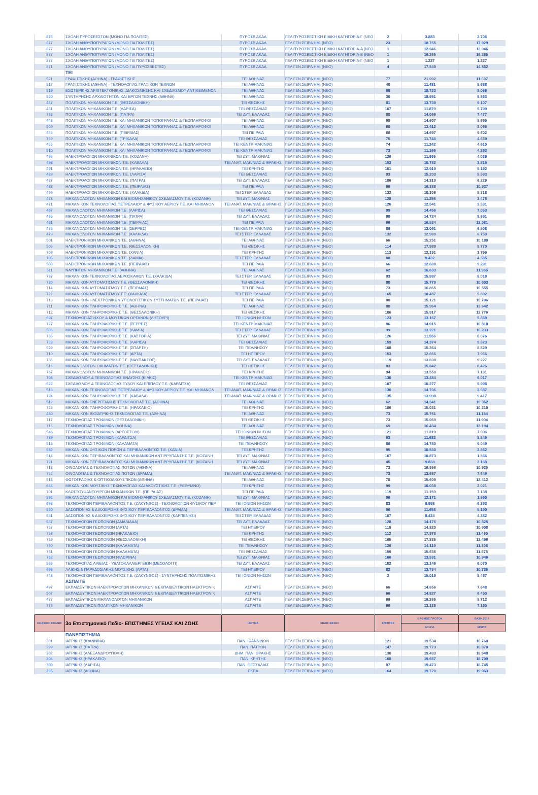| 876 | ΣΧΟΛΗ ΠΥΡΟΣΒΕΣΤΩΝ (ΜΟΝΟ ΓΙΑ ΠΟΛΙΤΕΣ) | ΠΥΡΟΣΒ ΑΚΑΔ | ΓΕΛ ΠΥΡΟΣΒΕΣΤΙΚΗ ΕΙΔΙΚΗ ΚΑΤΗΓΟΡΙΑ-Γ (ΝΕΟ | 2 | 3.883 | 2.706 |
| 877 | ΣΧΟΛΗ ΑΝΘΥΠΟΠΥΡΑΓΩΝ (ΜΟΝΟ ΓΙΑ ΠΟΛΙΤΕΣ) | ΠΥΡΟΣΒ ΑΚΑΔ | ΓΕΛ ΓΕΝ.ΣΕΙΡΑ ΗΜ. (ΝΕΟ) | 23 | 18.755 | 17.929 |
| 877 | ΣΧΟΛΗ ΑΝΘΥΠΟΠΥΡΑΓΩΝ (ΜΟΝΟ ΓΙΑ ΠΟΛΙΤΕΣ) | ΠΥΡΟΣΒ ΑΚΑΔ | ΓΕΛ ΠΥΡΟΣΒΕΣΤΙΚΗ ΕΙΔΙΚΗ ΚΑΤΗΓΟΡΙΑ-Α (ΝΕΟ | 1 | 12.046 | 12.046 |
| 877 | ΣΧΟΛΗ ΑΝΘΥΠΟΠΥΡΑΓΩΝ (ΜΟΝΟ ΓΙΑ ΠΟΛΙΤΕΣ) | ΠΥΡΟΣΒ ΑΚΑΔ | ΓΕΛ ΠΥΡΟΣΒΕΣΤΙΚΗ ΕΙΔΙΚΗ ΚΑΤΗΓΟΡΙΑ-Β (ΝΕΟ | 1 | 16.265 | 16.265 |
| 877 | ΣΧΟΛΗ ΑΝΘΥΠΟΠΥΡΑΓΩΝ (ΜΟΝΟ ΓΙΑ ΠΟΛΙΤΕΣ) | ΠΥΡΟΣΒ ΑΚΑΔ | ΓΕΛ ΠΥΡΟΣΒΕΣΤΙΚΗ ΕΙΔΙΚΗ ΚΑΤΗΓΟΡΙΑ-Γ (ΝΕΟ | 1 | 1.227 | 1.227 |
| 871 | ΣΧΟΛΗ ΑΝΘΥΠΟΠΥΡΑΓΩΝ (ΜΟΝΟ ΓΙΑ ΠΥΡΟΣΒΕΣΤΕΣ) | ΠΥΡΟΣΒ ΑΚΑΔ | ΓΕΛ ΓΕΝ.ΣΕΙΡΑ ΗΜ. (ΝΕΟ) | 4 | 17.549 | 14.852 |
| | ΤΕΙ | | | | | |
| 521 | ΓΡΑΦΙΣΤΙΚΗΣ (ΑΘΗΝΑ) - ΓΡΑΦΙΣΤΙΚΗΣ | ΤΕΙ ΑΘΗΝΑΣ | ΓΕΛ ΓΕΝ.ΣΕΙΡΑ ΗΜ. (ΝΕΟ) | 77 | 21.002 | 11.697 |
| 517 | ΓΡΑΦΙΣΤΙΚΗΣ (ΑΘΗΝΑ) - ΤΕΧΝΟΛΟΓΙΑΣ ΓΡΑΦΙΚΩΝ ΤΕΧΝΩΝ | ΤΕΙ ΑΘΗΝΑΣ | ΓΕΛ ΓΕΝ.ΣΕΙΡΑ ΗΜ. (ΝΕΟ) | 40 | 11.481 | 5.688 |
| 519 | ΕΣΩΤΕΡΙΚΗΣ ΑΡΧΙΤΕΚΤΟΝΙΚΗΣ, ΔΙΑΚΟΣΜΗΣΗΣ ΚΑΙ ΣΧΕΔΙΑΣΜΟΥ ΑΝΤΙΚΕΙΜΕΝΩΝ | ΤΕΙ ΑΘΗΝΑΣ | ΓΕΛ ΓΕΝ.ΣΕΙΡΑ ΗΜ. (ΝΕΟ) | 98 | 18.723 | 8.056 |
| 520 | ΣΥΝΤΗΡΗΣΗΣ ΑΡΧΑΙΟΤΗΤΩΝ ΚΑΙ ΕΡΓΩΝ ΤΕΧΝΗΣ (ΑΘΗΝΑ) | ΤΕΙ ΑΘΗΝΑΣ | ΓΕΛ ΓΕΝ.ΣΕΙΡΑ ΗΜ. (ΝΕΟ) | 30 | 18.951 | 5.863 |
| 447 | ΠΟΛΙΤΙΚΩΝ ΜΗΧΑΝΙΚΩΝ Τ.Ε. (ΘΕΣΣΑΛΟΝΙΚΗ) | ΤΕΙ ΘΕΣ/ΚΗΣ | ΓΕΛ ΓΕΝ.ΣΕΙΡΑ ΗΜ. (ΝΕΟ) | 81 | 13.739 | 9.107 |
| 451 | ΠΟΛΙΤΙΚΩΝ ΜΗΧΑΝΙΚΩΝ Τ.Ε. (ΛΑΡΙΣΑ) | ΤΕΙ ΘΕΣΣΑΛΙΑΣ | ΓΕΛ ΓΕΝ.ΣΕΙΡΑ ΗΜ. (ΝΕΟ) | 107 | 11.879 | 5.799 |
| 768 | ΠΟΛΙΤΙΚΩΝ ΜΗΧΑΝΙΚΩΝ Τ.Ε. (ΠΑΤΡΑ) | ΤΕΙ ΔΥΤ. ΕΛΛΑΔΑΣ | ΓΕΛ ΓΕΝ.ΣΕΙΡΑ ΗΜ. (ΝΕΟ) | 80 | 14.066 | 7.477 |
| 443 | ΠΟΛΙΤΙΚΩΝ ΜΗΧΑΝΙΚΩΝ Τ.Ε. ΚΑΙ ΜΗΧΑΝΙΚΩΝ ΤΟΠΟΓΡΑΦΙΑΣ & ΓΕΩΠΛΗΡΟΦΟΙ | ΤΕΙ ΑΘΗΝΑΣ | ΓΕΛ ΓΕΝ.ΣΕΙΡΑ ΗΜ. (ΝΕΟ) | 69 | 14.607 | 8.665 |
| 509 | ΠΟΛΙΤΙΚΩΝ ΜΗΧΑΝΙΚΩΝ Τ.Ε. ΚΑΙ ΜΗΧΑΝΙΚΩΝ ΤΟΠΟΓΡΑΦΙΑΣ & ΓΕΩΠΛΗΡΟΦΟΙ | ΤΕΙ ΑΘΗΝΑΣ | ΓΕΛ ΓΕΝ.ΣΕΙΡΑ ΗΜ. (ΝΕΟ) | 60 | 13.412 | 8.066 |
| 445 | ΠΟΛΙΤΙΚΩΝ ΜΗΧΑΝΙΚΩΝ Τ.Ε. (ΠΕΙΡΑΙΑΣ) | ΤΕΙ ΠΕΙΡΑΙΑ | ΓΕΛ ΓΕΝ.ΣΕΙΡΑ ΗΜ. (ΝΕΟ) | 66 | 14.697 | 9.602 |
| 769 | ΠΟΛΙΤΙΚΩΝ ΜΗΧΑΝΙΚΩΝ Τ.Ε. (ΤΡΙΚΑΛΑ) | ΤΕΙ ΘΕΣΣΑΛΙΑΣ | ΓΕΛ ΓΕΝ.ΣΕΙΡΑ ΗΜ. (ΝΕΟ) | 75 | 11.744 | 4.669 |
| 455 | ΠΟΛΙΤΙΚΩΝ ΜΗΧΑΝΙΚΩΝ Τ.Ε. ΚΑΙ ΜΗΧΑΝΙΚΩΝ ΤΟΠΟΓΡΑΦΙΑΣ & ΓΕΩΠΛΗΡΟΦΟΙ | ΤΕΙ ΚΕΝΤΡ ΜΑΚ/ΝΙΑΣ | ΓΕΛ ΓΕΝ.ΣΕΙΡΑ ΗΜ. (ΝΕΟ) | 74 | 11.242 | 4.610 |
| 510 | ΠΟΛΙΤΙΚΩΝ ΜΗΧΑΝΙΚΩΝ Τ.Ε. ΚΑΙ ΜΗΧΑΝΙΚΩΝ ΤΟΠΟΓΡΑΦΙΑΣ & ΓΕΩΠΛΗΡΟΦΟΙ | ΤΕΙ ΚΕΝΤΡ ΜΑΚ/ΝΙΑΣ | ΓΕΛ ΓΕΝ.ΣΕΙΡΑ ΗΜ. (ΝΕΟ) | 73 | 11.166 | 4.263 |
| 495 | ΗΛΕΚΤΡΟΛΟΓΩΝ ΜΗΧΑΝΙΚΩΝ Τ.Ε. (ΚΟΖΑΝΗ) | ΤΕΙ ΔΥΤ. ΜΑΚ/ΝΙΑΣ | ΓΕΛ ΓΕΝ.ΣΕΙΡΑ ΗΜ. (ΝΕΟ) | 126 | 11.995 | 4.026 |
| 493 | ΗΛΕΚΤΡΟΛΟΓΩΝ ΜΗΧΑΝΙΚΩΝ Τ.Ε. (ΚΑΒΑΛΑ) | ΤΕΙ ΑΝΑΤ. ΜΑΚ/ΝΙΑΣ & ΘΡΑΚΗΣ | ΓΕΛ ΓΕΝ.ΣΕΙΡΑ ΗΜ. (ΝΕΟ) | 153 | 10.782 | 3.815 |
| 491 | ΗΛΕΚΤΡΟΛΟΓΩΝ ΜΗΧΑΝΙΚΩΝ Τ.Ε. (ΗΡΑΚΛΕΙΟ) | ΤΕΙ ΚΡΗΤΗΣ | ΓΕΛ ΓΕΝ.ΣΕΙΡΑ ΗΜ. (ΝΕΟ) | 101 | 12.919 | 5.192 |
| 489 | ΗΛΕΚΤΡΟΛΟΓΩΝ ΜΗΧΑΝΙΚΩΝ Τ.Ε. (ΛΑΡΙΣΑ) | ΤΕΙ ΘΕΣΣΑΛΙΑΣ | ΓΕΛ ΓΕΝ.ΣΕΙΡΑ ΗΜ. (ΝΕΟ) | 93 | 15.203 | 5.593 |
| 487 | ΗΛΕΚΤΡΟΛΟΓΩΝ ΜΗΧΑΝΙΚΩΝ Τ.Ε. (ΠΑΤΡΑ) | ΤΕΙ ΔΥΤ. ΕΛΛΑΔΑΣ | ΓΕΛ ΓΕΝ.ΣΕΙΡΑ ΗΜ. (ΝΕΟ) | 106 | 14.319 | 6.229 |
| 483 | ΗΛΕΚΤΡΟΛΟΓΩΝ ΜΗΧΑΝΙΚΩΝ Τ.Ε. (ΠΕΙΡΑΙΑΣ) | ΤΕΙ ΠΕΙΡΑΙΑ | ΓΕΛ ΓΕΝ.ΣΕΙΡΑ ΗΜ. (ΝΕΟ) | 66 | 16.388 | 10.927 |
| 499 | ΗΛΕΚΤΡΟΛΟΓΩΝ ΜΗΧΑΝΙΚΩΝ Τ.Ε. (ΧΑΛΚΙΔΑ) | ΤΕΙ ΣΤΕΡ. ΕΛΛΑΔΑΣ | ΓΕΛ ΓΕΝ.ΣΕΙΡΑ ΗΜ. (ΝΕΟ) | 132 | 10.306 | 5.318 |
| 473 | ΜΗΧΑΝΟΛΟΓΩΝ ΜΗΧΑΝΙΚΩΝ ΚΑΙ ΒΙΟΜΗΧΑΝΙΚΟΥ ΣΧΕΔΙΑΣΜΟΥ Τ.Ε. (ΚΟΖΑΝΗ) | ΤΕΙ ΔΥΤ. ΜΑΚ/ΝΙΑΣ | ΓΕΛ ΓΕΝ.ΣΕΙΡΑ ΗΜ. (ΝΕΟ) | 128 | 11.256 | 3.476 |
| 471 | ΜΗΧΑΝΙΚΩΝ ΤΕΧΝΟΛΟΓΙΑΣ ΠΕΤΡΕΛΑΙΟΥ & ΦΥΣΙΚΟΥ ΑΕΡΙΟΥ Τ.Ε. ΚΑΙ ΜΗΧΑΝΟΛ | ΤΕΙ ΑΝΑΤ. ΜΑΚ/ΝΙΑΣ & ΘΡΑΚΗΣ | ΓΕΛ ΓΕΝ.ΣΕΙΡΑ ΗΜ. (ΝΕΟ) | 126 | 12.541 | 3.531 |
| 467 | ΜΗΧΑΝΟΛΟΓΩΝ ΜΗΧΑΝΙΚΩΝ Τ.Ε. (ΛΑΡΙΣΑ) | ΤΕΙ ΘΕΣΣΑΛΙΑΣ | ΓΕΛ ΓΕΝ.ΣΕΙΡΑ ΗΜ. (ΝΕΟ) | 99 | 14.456 | 7.053 |
| 465 | ΜΗΧΑΝΟΛΟΓΩΝ ΜΗΧΑΝΙΚΩΝ Τ.Ε. (ΠΑΤΡΑ) | ΤΕΙ ΔΥΤ. ΕΛΛΑΔΑΣ | ΓΕΛ ΓΕΝ.ΣΕΙΡΑ ΗΜ. (ΝΕΟ) | 99 | 14.724 | 8.691 |
| 461 | ΜΗΧΑΝΟΛΟΓΩΝ ΜΗΧΑΝΙΚΩΝ Τ.Ε. (ΠΕΙΡΑΙΑΣ) | ΤΕΙ ΠΕΙΡΑΙΑ | ΓΕΛ ΓΕΝ.ΣΕΙΡΑ ΗΜ. (ΝΕΟ) | 66 | 16.534 | 13.081 |
| 475 | ΜΗΧΑΝΟΛΟΓΩΝ ΜΗΧΑΝΙΚΩΝ Τ.Ε. (ΣΕΡΡΕΣ) | ΤΕΙ ΚΕΝΤΡ ΜΑΚ/ΝΙΑΣ | ΓΕΛ ΓΕΝ.ΣΕΙΡΑ ΗΜ. (ΝΕΟ) | 86 | 13.061 | 6.508 |
| 479 | ΜΗΧΑΝΟΛΟΓΩΝ ΜΗΧΑΝΙΚΩΝ Τ.Ε. (ΧΑΛΚΙΔΑ) | ΤΕΙ ΣΤΕΡ. ΕΛΛΑΔΑΣ | ΓΕΛ ΓΕΝ.ΣΕΙΡΑ ΗΜ. (ΝΕΟ) | 132 | 12.980 | 6.759 |
| 501 | ΗΛΕΚΤΡΟΝΙΚΩΝ ΜΗΧΑΝΙΚΩΝ Τ.Ε. (ΑΘΗΝΑ) | ΤΕΙ ΑΘΗΝΑΣ | ΓΕΛ ΓΕΝ.ΣΕΙΡΑ ΗΜ. (ΝΕΟ) | 66 | 15.251 | 10.180 |
| 505 | ΗΛΕΚΤΡΟΝΙΚΩΝ ΜΗΧΑΝΙΚΩΝ Τ.Ε. (ΘΕΣΣΑΛΟΝΙΚΗ) | ΤΕΙ ΘΕΣ/ΚΗΣ | ΓΕΛ ΓΕΝ.ΣΕΙΡΑ ΗΜ. (ΝΕΟ) | 114 | 17.989 | 8.770 |
| 709 | ΗΛΕΚΤΡΟΝΙΚΩΝ ΜΗΧΑΝΙΚΩΝ Τ.Ε. (ΧΑΝΙΑ) | ΤΕΙ ΚΡΗΤΗΣ | ΓΕΛ ΓΕΝ.ΣΕΙΡΑ ΗΜ. (ΝΕΟ) | 113 | 12.191 | 3.756 |
| 705 | ΗΛΕΚΤΡΟΝΙΚΩΝ ΜΗΧΑΝΙΚΩΝ Τ.Ε. (ΛΑΜΙΑ) | ΤΕΙ ΣΤΕΡ. ΕΛΛΑΔΑΣ | ΓΕΛ ΓΕΝ.ΣΕΙΡΑ ΗΜ. (ΝΕΟ) | 88 | 9.432 | 4.585 |
| 503 | ΗΛΕΚΤΡΟΝΙΚΩΝ ΜΗΧΑΝΙΚΩΝ Τ.Ε. (ΠΕΙΡΑΙΑΣ) | ΤΕΙ ΠΕΙΡΑΙΑ | ΓΕΛ ΓΕΝ.ΣΕΙΡΑ ΗΜ. (ΝΕΟ) | 66 | 12.688 | 9.291 |
| 511 | ΝΑΥΠΗΓΩΝ ΜΗΧΑΝΙΚΩΝ Τ.Ε. (ΑΘΗΝΑ) | ΤΕΙ ΑΘΗΝΑΣ | ΓΕΛ ΓΕΝ.ΣΕΙΡΑ ΗΜ. (ΝΕΟ) | 62 | 16.633 | 11.965 |
| 737 | ΜΗΧΑΝΙΚΩΝ ΤΕΧΝΟΛΟΓΙΑΣ ΑΕΡΟΣΚΑΦΩΝ Τ.Ε. (ΧΑΛΚΙΔΑ) | ΤΕΙ ΣΤΕΡ. ΕΛΛΑΔΑΣ | ΓΕΛ ΓΕΝ.ΣΕΙΡΑ ΗΜ. (ΝΕΟ) | 93 | 15.887 | 8.018 |
| 720 | ΜΗΧΑΝΙΚΩΝ ΑΥΤΟΜΑΤΙΣΜΟΥ Τ.Ε. (ΘΕΣΣΑΛΟΝΙΚΗ) | ΤΕΙ ΘΕΣ/ΚΗΣ | ΓΕΛ ΓΕΝ.ΣΕΙΡΑ ΗΜ. (ΝΕΟ) | 80 | 15.779 | 10.603 |
| 714 | ΜΗΧΑΝΙΚΩΝ ΑΥΤΟΜΑΤΙΣΜΟΥ Τ.Ε. (ΠΕΙΡΑΙΑΣ) | ΤΕΙ ΠΕΙΡΑΙΑ | ΓΕΛ ΓΕΝ.ΣΕΙΡΑ ΗΜ. (ΝΕΟ) | 73 | 16.865 | 10.555 |
| 722 | ΜΗΧΑΝΙΚΩΝ ΑΥΤΟΜΑΤΙΣΜΟΥ Τ.Ε. (ΧΑΛΚΙΔΑ) | ΤΕΙ ΣΤΕΡ. ΕΛΛΑΔΑΣ | ΓΕΛ ΓΕΝ.ΣΕΙΡΑ ΗΜ. (ΝΕΟ) | 165 | 10.487 | 5.802 |
| 713 | ΜΗΧΑΝΙΚΩΝ ΗΛΕΚΤΡΟΝΙΚΩΝ ΥΠΟΛΟΓΙΣΤΙΚΩΝ ΣΥΣΤΗΜΑΤΩΝ Τ.Ε. (ΠΕΙΡΑΙΑΣ) | ΤΕΙ ΠΕΙΡΑΙΑ | ΓΕΛ ΓΕΝ.ΣΕΙΡΑ ΗΜ. (ΝΕΟ) | 80 | 15.121 | 10.706 |
| 711 | ΜΗΧΑΝΙΚΩΝ ΠΛΗΡΟΦΟΡΙΚΗΣ Τ.Ε. (ΑΘΗΝΑ) | ΤΕΙ ΑΘΗΝΑΣ | ΓΕΛ ΓΕΝ.ΣΕΙΡΑ ΗΜ. (ΝΕΟ) | 80 | 15.964 | 13.642 |
| 712 | ΜΗΧΑΝΙΚΩΝ ΠΛΗΡΟΦΟΡΙΚΗΣ Τ.Ε. (ΘΕΣΣΑΛΟΝΙΚΗ) | ΤΕΙ ΘΕΣ/ΚΗΣ | ΓΕΛ ΓΕΝ.ΣΕΙΡΑ ΗΜ. (ΝΕΟ) | 106 | 15.917 | 12.776 |
| 697 | ΤΕΧΝΟΛΟΓΙΑΣ ΗΧΟΥ & ΜΟΥΣΙΚΩΝ ΟΡΓΑΝΩΝ (ΛΗΞΟΥΡΙ) | ΤΕΙ ΙΟΝΙΩΝ ΝΗΣΩΝ | ΓΕΛ ΓΕΝ.ΣΕΙΡΑ ΗΜ. (ΝΕΟ) | 123 | 13.167 | 5.859 |
| 727 | ΜΗΧΑΝΙΚΩΝ ΠΛΗΡΟΦΟΡΙΚΗΣ Τ.Ε. (ΣΕΡΡΕΣ) | ΤΕΙ ΚΕΝΤΡ ΜΑΚ/ΝΙΑΣ | ΓΕΛ ΓΕΝ.ΣΕΙΡΑ ΗΜ. (ΝΕΟ) | 86 | 14.015 | 10.810 |
| 506 | ΜΗΧΑΝΙΚΩΝ ΠΛΗΡΟΦΟΡΙΚΗΣ Τ.Ε. (ΛΑΜΙΑ) | ΤΕΙ ΣΤΕΡ. ΕΛΛΑΔΑΣ | ΓΕΛ ΓΕΝ.ΣΕΙΡΑ ΗΜ. (ΝΕΟ) | 99 | 13.221 | 10.233 |
| 735 | ΜΗΧΑΝΙΚΩΝ ΠΛΗΡΟΦΟΡΙΚΗΣ Τ.Ε. (ΚΑΣΤΟΡΙΑ) | ΤΕΙ ΔΥΤ. ΜΑΚ/ΝΙΑΣ | ΓΕΛ ΓΕΝ.ΣΕΙΡΑ ΗΜ. (ΝΕΟ) | 126 | 11.556 | 8.076 |
| 723 | ΜΗΧΑΝΙΚΩΝ ΠΛΗΡΟΦΟΡΙΚΗΣ Τ.Ε. (ΛΑΡΙΣΑ) | ΤΕΙ ΘΕΣΣΑΛΙΑΣ | ΓΕΛ ΓΕΝ.ΣΕΙΡΑ ΗΜ. (ΝΕΟ) | 159 | 14.374 | 9.823 |
| 529 | ΜΗΧΑΝΙΚΩΝ ΠΛΗΡΟΦΟΡΙΚΗΣ Τ.Ε. (ΣΠΑΡΤΗ) | ΤΕΙ ΠΕΛ/ΝΗΣΟΥ | ΓΕΛ ΓΕΝ.ΣΕΙΡΑ ΗΜ. (ΝΕΟ) | 108 | 15.364 | 8.829 |
| 710 | ΜΗΧΑΝΙΚΩΝ ΠΛΗΡΟΦΟΡΙΚΗΣ Τ.Ε. (ΑΡΤΑ) | ΤΕΙ ΗΠΕΙΡΟΥ | ΓΕΛ ΓΕΝ.ΣΕΙΡΑ ΗΜ. (ΝΕΟ) | 153 | 12.666 | 7.966 |
| 736 | ΜΗΧΑΝΙΚΩΝ ΠΛΗΡΟΦΟΡΙΚΗΣ Τ.Ε. (ΝΑΥΠΑΚΤΟΣ) | ΤΕΙ ΔΥΤ. ΕΛΛΑΔΑΣ | ΓΕΛ ΓΕΝ.ΣΕΙΡΑ ΗΜ. (ΝΕΟ) | 119 | 13.608 | 9.227 |
| 516 | ΜΗΧΑΝΟΛΟΓΩΝ ΟΧΗΜΑΤΩΝ Τ.Ε. (ΘΕΣΣΑΛΟΝΙΚΗ) | ΤΕΙ ΘΕΣ/ΚΗΣ | ΓΕΛ ΓΕΝ.ΣΕΙΡΑ ΗΜ. (ΝΕΟ) | 83 | 15.842 | 8.426 |
| 767 | ΜΗΧΑΝΟΛΟΓΩΝ ΜΗΧΑΝΙΚΩΝ Τ.Ε. (ΗΡΑΚΛΕΙΟ) | ΤΕΙ ΚΡΗΤΗΣ | ΓΕΛ ΓΕΝ.ΣΕΙΡΑ ΗΜ. (ΝΕΟ) | 94 | 13.550 | 7.131 |
| 703 | ΣΧΕΔΙΑΣΜΟΥ & ΤΕΧΝΟΛΟΓΙΑΣ ΕΝΔΥΣΗΣ (ΚΙΛΚΙΣ) | ΤΕΙ ΚΕΝΤΡ ΜΑΚ/ΝΙΑΣ | ΓΕΛ ΓΕΝ.ΣΕΙΡΑ ΗΜ. (ΝΕΟ) | 130 | 13.484 | 6.017 |
| 522 | ΣΧΕΔΙΑΣΜΟΥ & ΤΕΧΝΟΛΟΓΙΑΣ ΞΥΛΟΥ ΚΑΙ ΕΠΙΠΛΟΥ Τ.Ε. (ΚΑΡΔΙΤΣΑ) | ΤΕΙ ΘΕΣΣΑΛΙΑΣ | ΓΕΛ ΓΕΝ.ΣΕΙΡΑ ΗΜ. (ΝΕΟ) | 107 | 10.277 | 5.998 |
| 513 | ΜΗΧΑΝΙΚΩΝ ΤΕΧΝΟΛΟΓΙΑΣ ΠΕΤΡΕΛΑΙΟΥ & ΦΥΣΙΚΟΥ ΑΕΡΙΟΥ Τ.Ε. ΚΑΙ ΜΗΧΑΝΟΛ | ΤΕΙ ΑΝΑΤ. ΜΑΚ/ΝΙΑΣ & ΘΡΑΚΗΣ | ΓΕΛ ΓΕΝ.ΣΕΙΡΑ ΗΜ. (ΝΕΟ) | 130 | 14.706 | 3.087 |
| 724 | ΜΗΧΑΝΙΚΩΝ ΠΛΗΡΟΦΟΡΙΚΗΣ Τ.Ε. (ΚΑΒΑΛΑ) | ΤΕΙ ΑΝΑΤ. ΜΑΚ/ΝΙΑΣ & ΘΡΑΚΗΣ | ΓΕΛ ΓΕΝ.ΣΕΙΡΑ ΗΜ. (ΝΕΟ) | 135 | 13.998 | 9.417 |
| 512 | ΜΗΧΑΝΙΚΩΝ ΕΝΕΡΓΕΙΑΚΗΣ ΤΕΧΝΟΛΟΓΙΑΣ Τ.Ε. (ΑΘΗΝΑ) | ΤΕΙ ΑΘΗΝΑΣ | ΓΕΛ ΓΕΝ.ΣΕΙΡΑ ΗΜ. (ΝΕΟ) | 62 | 14.341 | 10.352 |
| 725 | ΜΗΧΑΝΙΚΩΝ ΠΛΗΡΟΦΟΡΙΚΗΣ Τ.Ε. (ΗΡΑΚΛΕΙΟ) | ΤΕΙ ΚΡΗΤΗΣ | ΓΕΛ ΓΕΝ.ΣΕΙΡΑ ΗΜ. (ΝΕΟ) | 106 | 15.031 | 10.210 |
| 480 | ΜΗΧΑΝΙΚΩΝ ΒΙΟΪΑΤΡΙΚΗΣ ΤΕΧΝΟΛΟΓΙΑΣ Τ.Ε. (ΑΘΗΝΑ) | ΤΕΙ ΑΘΗΝΑΣ | ΓΕΛ ΓΕΝ.ΣΕΙΡΑ ΗΜ. (ΝΕΟ) | 73 | 15.761 | 11.154 |
| 717 | ΤΕΧΝΟΛΟΓΙΑΣ ΤΡΟΦΙΜΩΝ (ΘΕΣΣΑΛΟΝΙΚΗ) | ΤΕΙ ΘΕΣ/ΚΗΣ | ΓΕΛ ΓΕΝ.ΣΕΙΡΑ ΗΜ. (ΝΕΟ) | 73 | 15.069 | 11.904 |
| 716 | ΤΕΧΝΟΛΟΓΙΑΣ ΤΡΟΦΙΜΩΝ (ΑΘΗΝΑ) | ΤΕΙ ΑΘΗΝΑΣ | ΓΕΛ ΓΕΝ.ΣΕΙΡΑ ΗΜ. (ΝΕΟ) | 69 | 16.434 | 13.194 |
| 546 | ΤΕΧΝΟΛΟΓΙΑΣ ΤΡΟΦΙΜΩΝ (ΑΡΓΟΣΤΟΛΙ) | ΤΕΙ ΙΟΝΙΩΝ ΝΗΣΩΝ | ΓΕΛ ΓΕΝ.ΣΕΙΡΑ ΗΜ. (ΝΕΟ) | 121 | 11.319 | 7.006 |
| 739 | ΤΕΧΝΟΛΟΓΙΑΣ ΤΡΟΦΙΜΩΝ (ΚΑΡΔΙΤΣΑ) | ΤΕΙ ΘΕΣΣΑΛΙΑΣ | ΓΕΛ ΓΕΝ.ΣΕΙΡΑ ΗΜ. (ΝΕΟ) | 93 | 11.682 | 8.849 |
| 515 | ΤΕΧΝΟΛΟΓΙΑΣ ΤΡΟΦΙΜΩΝ (ΚΑΛΑΜΑΤΑ) | ΤΕΙ ΠΕΛ/ΝΗΣΟΥ | ΓΕΛ ΓΕΝ.ΣΕΙΡΑ ΗΜ. (ΝΕΟ) | 86 | 14.780 | 9.049 |
| 532 | ΜΗΧΑΝΙΚΩΝ ΦΥΣΙΚΩΝ ΠΟΡΩΝ & ΠΕΡΙΒΑΛΛΟΝΤΟΣ Τ.Ε. (ΧΑΝΙΑ) | ΤΕΙ ΚΡΗΤΗΣ | ΓΕΛ ΓΕΝ.ΣΕΙΡΑ ΗΜ. (ΝΕΟ) | 95 | 10.530 | 3.862 |
| 514 | ΜΗΧΑΝΙΚΩΝ ΠΕΡΙΒΑΛΛΟΝΤΟΣ ΚΑΙ ΜΗΧΑΝΙΚΩΝ ΑΝΤΙΡΡΥΠΑΝΣΗΣ Τ.Ε. (ΚΟΖΑΝΗ | ΤΕΙ ΔΥΤ. ΜΑΚ/ΝΙΑΣ | ΓΕΛ ΓΕΝ.ΣΕΙΡΑ ΗΜ. (ΝΕΟ) | 107 | 10.873 | 1.566 |
| 721 | ΜΗΧΑΝΙΚΩΝ ΠΕΡΙΒΑΛΛΟΝΤΟΣ ΚΑΙ ΜΗΧΑΝΙΚΩΝ ΑΝΤΙΡΡΥΠΑΝΣΗΣ Τ.Ε. (ΚΟΖΑΝΗ | ΤΕΙ ΔΥΤ. ΜΑΚ/ΝΙΑΣ | ΓΕΛ ΓΕΝ.ΣΕΙΡΑ ΗΜ. (ΝΕΟ) | 45 | 9.838 | 2.168 |
| 718 | ΟΙΝΟΛΟΓΙΑΣ & ΤΕΧΝΟΛΟΓΙΑΣ ΠΟΤΩΝ (ΑΘΗΝΑ) | ΤΕΙ ΑΘΗΝΑΣ | ΓΕΛ ΓΕΝ.ΣΕΙΡΑ ΗΜ. (ΝΕΟ) | 73 | 16.956 | 10.925 |
| 752 | ΟΙΝΟΛΟΓΙΑΣ & ΤΕΧΝΟΛΟΓΙΑΣ ΠΟΤΩΝ (ΔΡΑΜΑ) | ΤΕΙ ΑΝΑΤ. ΜΑΚ/ΝΙΑΣ & ΘΡΑΚΗΣ | ΓΕΛ ΓΕΝ.ΣΕΙΡΑ ΗΜ. (ΝΕΟ) | 73 | 13.687 | 7.649 |
| 518 | ΦΩΤΟΓΡΑΦΙΑΣ & ΟΠΤΙΚΟΑΚΟΥΣΤΙΚΩΝ (ΑΘΗΝΑ) | ΤΕΙ ΑΘΗΝΑΣ | ΓΕΛ ΓΕΝ.ΣΕΙΡΑ ΗΜ. (ΝΕΟ) | 78 | 15.609 | 12.412 |
| 644 | ΜΗΧΑΝΙΚΩΝ ΜΟΥΣΙΚΗΣ ΤΕΧΝΟΛΟΓΙΑΣ ΚΑΙ ΑΚΟΥΣΤΙΚΗΣ Τ.Ε. (ΡΕΘΥΜΝΟ) | ΤΕΙ ΚΡΗΤΗΣ | ΓΕΛ ΓΕΝ.ΣΕΙΡΑ ΗΜ. (ΝΕΟ) | 99 | 10.038 | 3.021 |
| 701 | ΚΛΩΣΤΟΫΦΑΝΤΟΥΡΓΩΝ ΜΗΧΑΝΙΚΩΝ Τ.Ε. (ΠΕΙΡΑΙΑΣ) | ΤΕΙ ΠΕΙΡΑΙΑ | ΓΕΛ ΓΕΝ.ΣΕΙΡΑ ΗΜ. (ΝΕΟ) | 119 | 11.159 | 7.138 |
| 592 | ΜΗΧΑΝΟΛΟΓΩΝ ΜΗΧΑΝΙΚΩΝ ΚΑΙ ΒΙΟΜΗΧΑΝΙΚΟΥ ΣΧΕΔΙΑΣΜΟΥ Τ.Ε. (ΚΟΖΑΝΗ) | ΤΕΙ ΔΥΤ. ΜΑΚ/ΝΙΑΣ | ΓΕΛ ΓΕΝ.ΣΕΙΡΑ ΗΜ. (ΝΕΟ) | 96 | 12.171 | 1.560 |
| 698 | ΤΕΧΝΟΛΟΓΩΝ ΠΕΡΙΒΑΛΛΟΝΤΟΣ Τ.Ε. (ΖΑΚΥΝΘΟΣ) - ΤΕΧΝΟΛΟΓΙΩΝ ΦΥΣΙΚΟΥ ΠΕΡ | ΤΕΙ ΙΟΝΙΩΝ ΝΗΣΩΝ | ΓΕΛ ΓΕΝ.ΣΕΙΡΑ ΗΜ. (ΝΕΟ) | 83 | 9.998 | 6.393 |
| 550 | ΔΑΣΟΠΟΝΙΑΣ & ΔΙΑΧΕΙΡΙΣΗΣ ΦΥΣΙΚΟΥ ΠΕΡΙΒΑΛΛΟΝΤΟΣ (ΔΡΑΜΑ) | ΤΕΙ ΑΝΑΤ. ΜΑΚ/ΝΙΑΣ & ΘΡΑΚΗΣ | ΓΕΛ ΓΕΝ.ΣΕΙΡΑ ΗΜ. (ΝΕΟ) | 96 | 11.658 | 5.190 |
| 551 | ΔΑΣΟΠΟΝΙΑΣ & ΔΙΑΧΕΙΡΙΣΗΣ ΦΥΣΙΚΟΥ ΠΕΡΙΒΑΛΛΟΝΤΟΣ (ΚΑΡΠΕΝΗΣΙ) | ΤΕΙ ΣΤΕΡ. ΕΛΛΑΔΑΣ | ΓΕΛ ΓΕΝ.ΣΕΙΡΑ ΗΜ. (ΝΕΟ) | 107 | 8.424 | 4.382 |
| 557 | ΤΕΧΝΟΛΟΓΩΝ ΓΕΩΠΟΝΩΝ (ΑΜΑΛΙΑΔΑ) | ΤΕΙ ΔΥΤ. ΕΛΛΑΔΑΣ | ΓΕΛ ΓΕΝ.ΣΕΙΡΑ ΗΜ. (ΝΕΟ) | 128 | 14.176 | 10.825 |
| 757 | ΤΕΧΝΟΛΟΓΩΝ ΓΕΩΠΟΝΩΝ (ΑΡΤΑ) | ΤΕΙ ΗΠΕΙΡΟΥ | ΓΕΛ ΓΕΝ.ΣΕΙΡΑ ΗΜ. (ΝΕΟ) | 119 | 14.820 | 10.908 |
| 758 | ΤΕΧΝΟΛΟΓΩΝ ΓΕΩΠΟΝΩΝ (ΗΡΑΚΛΕΙΟ) | ΤΕΙ ΚΡΗΤΗΣ | ΓΕΛ ΓΕΝ.ΣΕΙΡΑ ΗΜ. (ΝΕΟ) | 112 | 17.978 | 11.460 |
| 759 | ΤΕΧΝΟΛΟΓΩΝ ΓΕΩΠΟΝΩΝ (ΘΕΣΣΑΛΟΝΙΚΗ) | ΤΕΙ ΘΕΣ/ΚΗΣ | ΓΕΛ ΓΕΝ.ΣΕΙΡΑ ΗΜ. (ΝΕΟ) | 165 | 17.835 | 12.496 |
| 760 | ΤΕΧΝΟΛΟΓΩΝ ΓΕΩΠΟΝΩΝ (ΚΑΛΑΜΑΤΑ) | ΤΕΙ ΠΕΛ/ΝΗΣΟΥ | ΓΕΛ ΓΕΝ.ΣΕΙΡΑ ΗΜ. (ΝΕΟ) | 126 | 14.119 | 11.308 |
| 761 | ΤΕΧΝΟΛΟΓΩΝ ΓΕΩΠΟΝΩΝ (ΚΑΛΑΜΑΤΑ) | ΤΕΙ ΘΕΣΣΑΛΙΑΣ | ΓΕΛ ΓΕΝ.ΣΕΙΡΑ ΗΜ. (ΝΕΟ) | 159 | 15.636 | 11.675 |
| 762 | ΤΕΧΝΟΛΟΓΩΝ ΓΕΩΠΟΝΩΝ (ΦΛΩΡΙΝΑ) | ΤΕΙ ΔΥΤ. ΜΑΚ/ΝΙΑΣ | ΓΕΛ ΓΕΝ.ΣΕΙΡΑ ΗΜ. (ΝΕΟ) | 166 | 13.531 | 10.946 |
| 555 | ΤΕΧΝΟΛΟΓΙΑΣ ΑΛΙΕΙΑΣ - ΥΔΑΤΟΚΑΛΛΙΕΡΓΕΙΩΝ (ΜΕΣΟΛΟΓΓΙ) | ΤΕΙ ΔΥΤ. ΕΛΛΑΔΑΣ | ΓΕΛ ΓΕΝ.ΣΕΙΡΑ ΗΜ. (ΝΕΟ) | 102 | 13.146 | 6.070 |
| 696 | ΛΑΪΚΗΣ & ΠΑΡΑΔΟΣΙΑΚΗΣ ΜΟΥΣΙΚΗΣ (ΑΡΤΑ) | ΤΕΙ ΗΠΕΙΡΟΥ | ΓΕΛ ΓΕΝ.ΣΕΙΡΑ ΗΜ. (ΝΕΟ) | 82 | 13.794 | 10.735 |
| 748 | ΤΕΧΝΟΛΟΓΩΝ ΠΕΡΙΒΑΛΛΟΝΤΟΣ Τ.Ε. (ΖΑΚΥΝΘΟΣ) - ΣΥΝΤΗΡΗΣΗΣ ΠΟΛΙΤΙΣΜΙΚΗΣ | ΤΕΙ ΙΟΝΙΩΝ ΝΗΣΩΝ | ΓΕΛ ΓΕΝ.ΣΕΙΡΑ ΗΜ. (ΝΕΟ) | 2 | 15.019 | 8.467 |
| | ΑΣΠΑΙΤΕ | | | | | |
| 497 | ΕΚΠΑΙΔΕΥΤΙΚΩΝ ΗΛΕΚΤΡΟΛΟΓΩΝ ΜΗΧΑΝΙΚΩΝ & ΕΚΠΑΙΔΕΥΤΙΚΩΝ ΗΛΕΚΤΡΟΝΙΚ | ΑΣΠΑΙΤΕ | ΓΕΛ ΓΕΝ.ΣΕΙΡΑ ΗΜ. (ΝΕΟ) | 66 | 14.656 | 7.648 |
| 507 | ΕΚΠΑΙΔΕΥΤΙΚΩΝ ΗΛΕΚΤΡΟΛΟΓΩΝ ΜΗΧΑΝΙΚΩΝ & ΕΚΠΑΙΔΕΥΤΙΚΩΝ ΗΛΕΚΤΡΟΝΙΚ | ΑΣΠΑΙΤΕ | ΓΕΛ ΓΕΝ.ΣΕΙΡΑ ΗΜ. (ΝΕΟ) | 66 | 14.827 | 6.450 |
| 477 | ΕΚΠΑΙΔΕΥΤΙΚΩΝ ΜΗΧΑΝΟΛΟΓΩΝ ΜΗΧΑΝΙΚΩΝ | ΑΣΠΑΙΤΕ | ΓΕΛ ΓΕΝ.ΣΕΙΡΑ ΗΜ. (ΝΕΟ) | 66 | 16.265 | 8.712 |
| 776 | ΕΚΠΑΙΔΕΥΤΙΚΩΝ ΠΟΛΙΤΙΚΩΝ ΜΗΧΑΝΙΚΩΝ | ΑΣΠΑΙΤΕ | ΓΕΛ ΓΕΝ.ΣΕΙΡΑ ΗΜ. (ΝΕΟ) | 66 | 13.138 | 7.160 |
| ΚΩΔΙΚΟΣ ΣΧΟΛΗΣ | 3ο Επιστημονικό Πεδίο- ΕΠΙΣΤΗΜΕΣ ΥΓΕΙΑΣ ΚΑΙ ΖΩΗΣ | ΙΔΡΥΜΑ | ΕΙΔΟΣ ΘΕΣΗΣ | ΕΠΙΤ/ΤΕΣ | ΒΑΘΜΟΣ ΠΡΩΤΟΥ | ΒΑΣΗ 2016 |
| | | | | | ΜΟΡΙΑ | ΜΟΡΙΑ |
| | ΠΑΝΕΠΙΣΤΗΜΙΑ | | | | | |
| 301 | ΙΑΤΡΙΚΗΣ (ΙΩΑΝΝΙΝΑ) | ΠΑΝ. ΙΩΑΝΝΙΝΩΝ | ΓΕΛ ΓΕΝ.ΣΕΙΡΑ ΗΜ. (ΝΕΟ) | 121 | 19.534 | 18.760 |
| 299 | ΙΑΤΡΙΚΗΣ (ΠΑΤΡΑ) | ΠΑΝ. ΠΑΤΡΩΝ | ΓΕΛ ΓΕΝ.ΣΕΙΡΑ ΗΜ. (ΝΕΟ) | 147 | 19.773 | 18.870 |
| 302 | ΙΑΤΡΙΚΗΣ (ΑΛΕΞΑΝΔΡΟΥΠΟΛΗ) | ΔΗΜ. ΠΑΝ. ΘΡΑΚΗΣ | ΓΕΛ ΓΕΝ.ΣΕΙΡΑ ΗΜ. (ΝΕΟ) | 130 | 19.433 | 18.648 |
| 304 | ΙΑΤΡΙΚΗΣ (ΗΡΑΚΛΕΙΟ) | ΠΑΝ. ΚΡΗΤΗΣ | ΓΕΛ ΓΕΝ.ΣΕΙΡΑ ΗΜ. (ΝΕΟ) | 108 | 19.667 | 18.709 |
| 300 | ΙΑΤΡΙΚΗΣ (ΛΑΡΙΣΑ) | ΠΑΝ. ΘΕΣΣΑΛΙΑΣ | ΓΕΛ ΓΕΝ.ΣΕΙΡΑ ΗΜ. (ΝΕΟ) | 87 | 19.473 | 18.745 |
| 295 | ΙΑΤΡΙΚΗΣ (ΑΘΗΝΑ) | ΕΚΠΑ | ΓΕΛ ΓΕΝ.ΣΕΙΡΑ ΗΜ. (ΝΕΟ) | 164 | 19.720 | 19.063 |